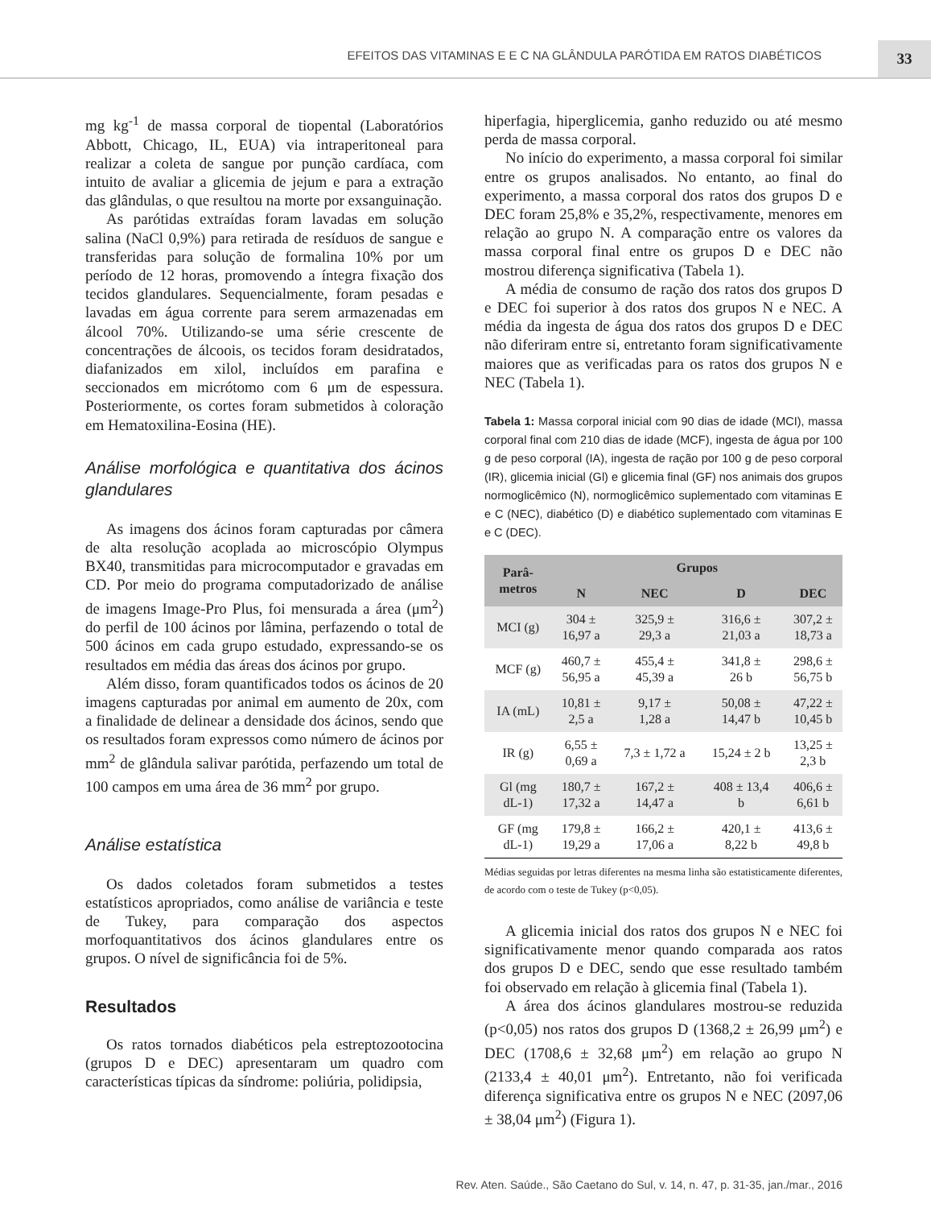EFEITOS DAS VITAMINAS E E C NA GLÂNDULA PARÓTIDA EM RATOS DIABÉTICOS 33
mg kg<sup>-1</sup> de massa corporal de tiopental (Laboratórios Abbott, Chicago, IL, EUA) via intraperitoneal para realizar a coleta de sangue por punção cardíaca, com intuito de avaliar a glicemia de jejum e para a extração das glândulas, o que resultou na morte por exsanguinação.
As parótidas extraídas foram lavadas em solução salina (NaCl 0,9%) para retirada de resíduos de sangue e transferidas para solução de formalina 10% por um período de 12 horas, promovendo a íntegra fixação dos tecidos glandulares. Sequencialmente, foram pesadas e lavadas em água corrente para serem armazenadas em álcool 70%. Utilizando-se uma série crescente de concentrações de álcoois, os tecidos foram desidratados, diafanizados em xilol, incluídos em parafina e seccionados em micrótomo com 6 μm de espessura. Posteriormente, os cortes foram submetidos à coloração em Hematoxilina-Eosina (HE).
Análise morfológica e quantitativa dos ácinos glandulares
As imagens dos ácinos foram capturadas por câmera de alta resolução acoplada ao microscópio Olympus BX40, transmitidas para microcomputador e gravadas em CD. Por meio do programa computadorizado de análise de imagens Image-Pro Plus, foi mensurada a área (μm<sup>2</sup>) do perfil de 100 ácinos por lâmina, perfazendo o total de 500 ácinos em cada grupo estudado, expressando-se os resultados em média das áreas dos ácinos por grupo.
Além disso, foram quantificados todos os ácinos de 20 imagens capturadas por animal em aumento de 20x, com a finalidade de delinear a densidade dos ácinos, sendo que os resultados foram expressos como número de ácinos por mm<sup>2</sup> de glândula salivar parótida, perfazendo um total de 100 campos em uma área de 36 mm<sup>2</sup> por grupo.
Análise estatística
Os dados coletados foram submetidos a testes estatísticos apropriados, como análise de variância e teste de Tukey, para comparação dos aspectos morfoquantitativos dos ácinos glandulares entre os grupos. O nível de significância foi de 5%.
Resultados
Os ratos tornados diabéticos pela estreptozootocina (grupos D e DEC) apresentaram um quadro com características típicas da síndrome: poliúria, polidipsia,
hiperfagia, hiperglicemia, ganho reduzido ou até mesmo perda de massa corporal.
No início do experimento, a massa corporal foi similar entre os grupos analisados. No entanto, ao final do experimento, a massa corporal dos ratos dos grupos D e DEC foram 25,8% e 35,2%, respectivamente, menores em relação ao grupo N. A comparação entre os valores da massa corporal final entre os grupos D e DEC não mostrou diferença significativa (Tabela 1).
A média de consumo de ração dos ratos dos grupos D e DEC foi superior à dos ratos dos grupos N e NEC. A média da ingesta de água dos ratos dos grupos D e DEC não diferiram entre si, entretanto foram significativamente maiores que as verificadas para os ratos dos grupos N e NEC (Tabela 1).
Tabela 1: Massa corporal inicial com 90 dias de idade (MCI), massa corporal final com 210 dias de idade (MCF), ingesta de água por 100 g de peso corporal (IA), ingesta de ração por 100 g de peso corporal (IR), glicemia inicial (Gl) e glicemia final (GF) nos animais dos grupos normoglicêmico (N), normoglicêmico suplementado com vitaminas E e C (NEC), diabético (D) e diabético suplementado com vitaminas E e C (DEC).
| Parâ- metros | Grupos | | | |
| --- | --- | --- | --- | --- |
| | N | NEC | D | DEC |
| MCI (g) | 304 ± 16,97 a | 325,9 ± 29,3 a | 316,6 ± 21,03 a | 307,2 ± 18,73 a |
| MCF (g) | 460,7 ± 56,95 a | 455,4 ± 45,39 a | 341,8 ± 26 b | 298,6 ± 56,75 b |
| IA (mL) | 10,81 ± 2,5 a | 9,17 ± 1,28 a | 50,08 ± 14,47 b | 47,22 ± 10,45 b |
| IR (g) | 6,55 ± 0,69 a | 7,3 ± 1,72 a | 15,24 ± 2 b | 13,25 ± 2,3 b |
| Gl (mg dL-1) | 180,7 ± 17,32 a | 167,2 ± 14,47 a | 408 ± 13,4 b | 406,6 ± 6,61 b |
| GF (mg dL-1) | 179,8 ± 19,29 a | 166,2 ± 17,06 a | 420,1 ± 8,22 b | 413,6 ± 49,8 b |
Médias seguidas por letras diferentes na mesma linha são estatisticamente diferentes, de acordo com o teste de Tukey (p<0,05).
A glicemia inicial dos ratos dos grupos N e NEC foi significativamente menor quando comparada aos ratos dos grupos D e DEC, sendo que esse resultado também foi observado em relação à glicemia final (Tabela 1).
A área dos ácinos glandulares mostrou-se reduzida (p<0,05) nos ratos dos grupos D (1368,2 ± 26,99 μm<sup>2</sup>) e DEC (1708,6 ± 32,68 μm<sup>2</sup>) em relação ao grupo N (2133,4 ± 40,01 μm<sup>2</sup>). Entretanto, não foi verificada diferença significativa entre os grupos N e NEC (2097,06 ± 38,04 μm<sup>2</sup>) (Figura 1).
Rev. Aten. Saúde., São Caetano do Sul, v. 14, n. 47, p. 31-35, jan./mar., 2016